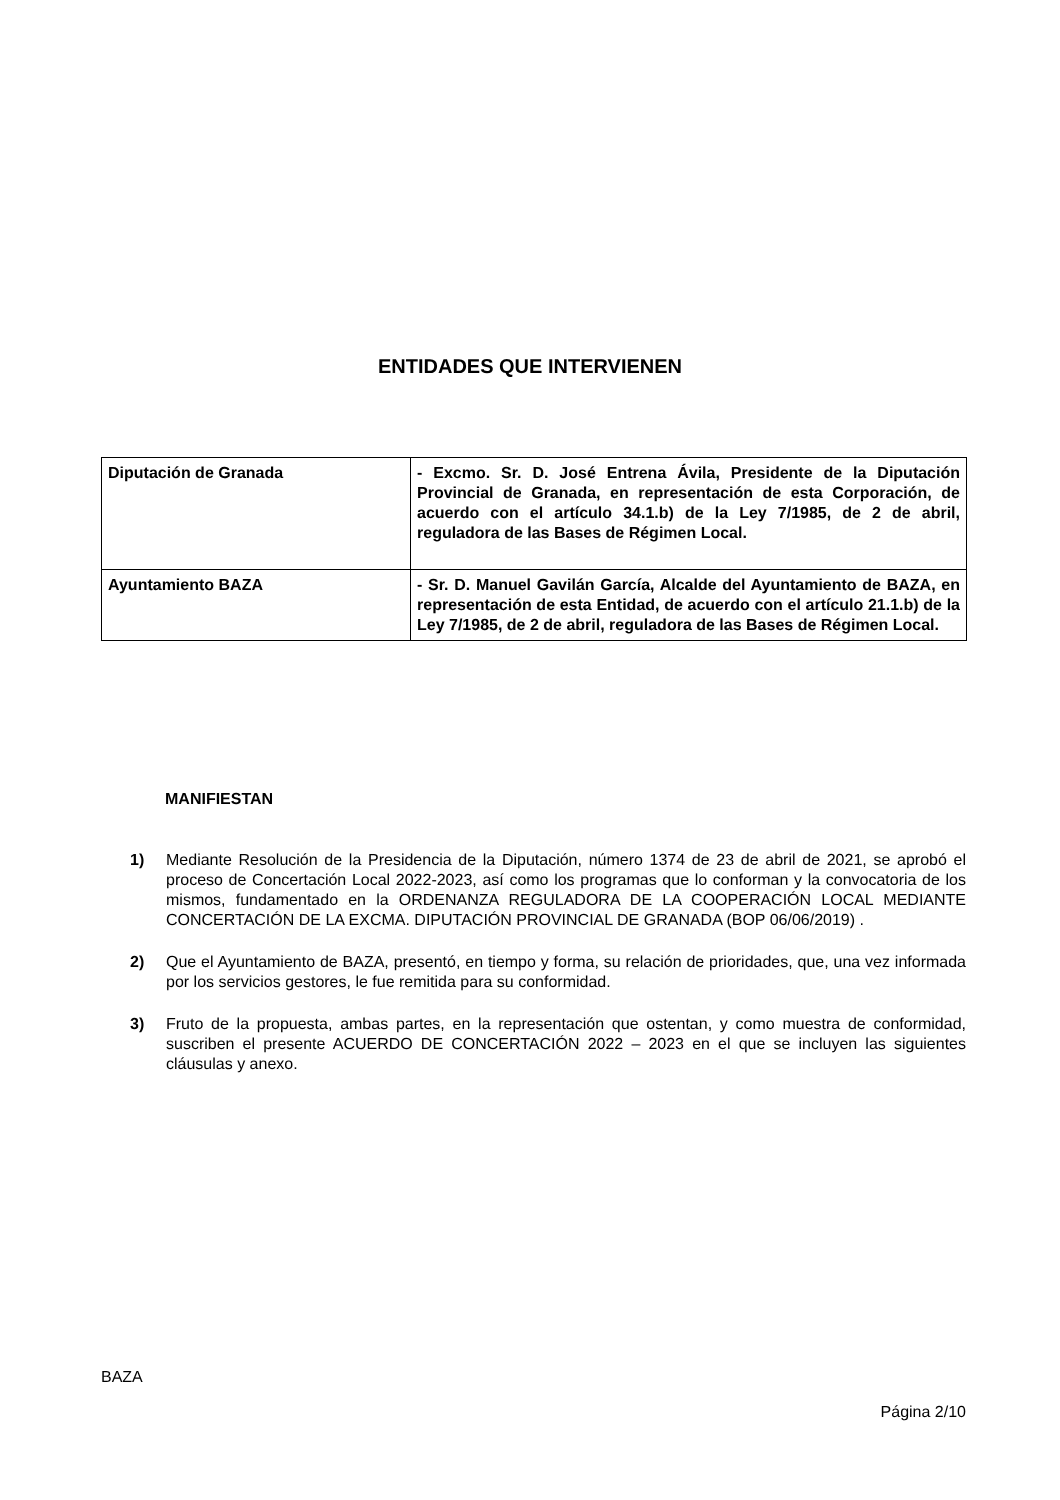ENTIDADES QUE INTERVIENEN
| Diputación de Granada | - Excmo. Sr. D. José Entrena Ávila, Presidente de la Diputación Provincial de Granada, en representación de esta Corporación, de acuerdo con el artículo 34.1.b) de la Ley 7/1985, de 2 de abril, reguladora de las Bases de Régimen Local. |
| Ayuntamiento BAZA | - Sr. D. Manuel Gavilán García, Alcalde del Ayuntamiento de BAZA, en representación de esta Entidad, de acuerdo con el artículo 21.1.b) de la Ley 7/1985, de 2 de abril, reguladora de las Bases de Régimen Local. |
MANIFIESTAN
1) Mediante Resolución de la Presidencia de la Diputación, número 1374 de 23 de abril de 2021, se aprobó el proceso de Concertación Local 2022-2023, así como los programas que lo conforman y la convocatoria de los mismos, fundamentado en la ORDENANZA REGULADORA DE LA COOPERACIÓN LOCAL MEDIANTE CONCERTACIÓN DE LA EXCMA. DIPUTACIÓN PROVINCIAL DE GRANADA (BOP 06/06/2019) .
2) Que el Ayuntamiento de BAZA, presentó, en tiempo y forma, su relación de prioridades, que, una vez informada por los servicios gestores, le fue remitida para su conformidad.
3) Fruto de la propuesta, ambas partes, en la representación que ostentan, y como muestra de conformidad, suscriben el presente ACUERDO DE CONCERTACIÓN 2022 – 2023 en el que se incluyen las siguientes cláusulas y anexo.
BAZA
Página 2/10